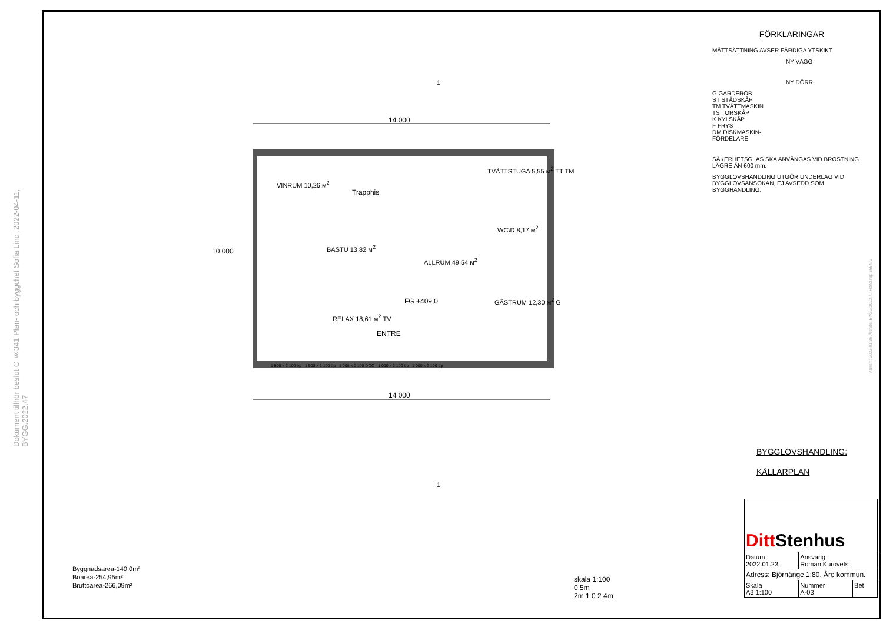Dokument tillhör beslut C §341 Plan- och byggchef Sofia Lind ,2022-04-11, BYGG.2022.47
14 000
VINRUM 10,26 м<sup>2</sup>
Trapphis
TVÄTTSTUGA 5,55 м<sup>2</sup> TT TM
WC\D 8,17 м<sup>2</sup>
BASTU 13,82 м<sup>2</sup>
ALLRUM 49,54 м<sup>2</sup>
RELAX 18,61 м<sup>2</sup> TV
FG +409,0 GÄSTRUM 12,30 м<sup>2</sup> G
ENTRE
1 500 x 2 100 öp 1 500 x 2 100 öp 1 000 x 2 100 DOO 1 000 x 2 100 öp 1 000 x 2 100 öp
14 000
10 000
1
1
FÖRKLARINGAR
MÅTTSÄTTNING AVSER FÄRDIGA YTSKIKT
NY VÄGG
NY DÖRR
G GARDEROB
ST STÄDSKÅP
TM TVÄTTMASKIN
TS TORSKÅP
K KYLSKÅP
F FRYS
DM DISKMASKIN-
FÖRDELARE
SÄKERHETSGLAS SKA ANVÄNGAS VID BRÖSTNING LÄGRE ÄN 600 mm.
BYGGLOVSHANDLING UTGÖR UNDERLAG VID BYGGLOVSANSÖKAN, EJ AVSEDD SOM BYGGHANDLING.
BYGGLOVSHANDLING:
KÄLLARPLAN
Byggnadsarea-140,0m²
Boarea-254,95m²
Bruttoarea-266,09m²
skala 1:100
0.5m
2m 1 0 2 4m
Ankom: 2022-01-26 Ärende: BYGG.2022.47 Handling: 865470
| Ditt Stenhus | | |
| Datum 2022.01.23 | Ansvarig Roman Kurovets | |
| Adress: Björnänge 1:80, Åre kommun. | | |
| Skala A3 1:100 | Nummer A-03 | Bet |